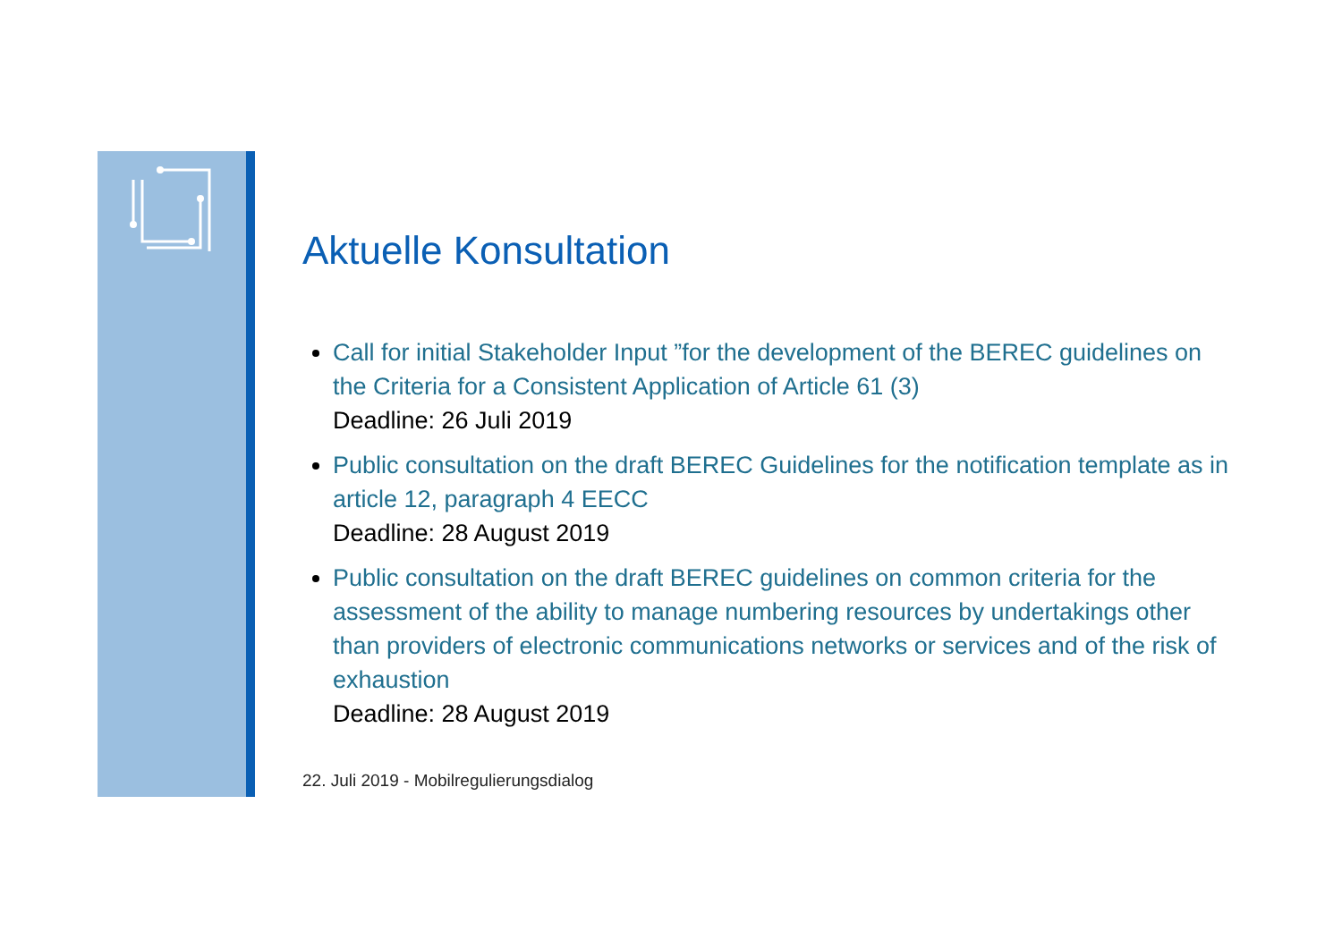Aktuelle Konsultation
Call for initial Stakeholder Input ”for the development of the BEREC guidelines on the Criteria for a Consistent Application of Article 61 (3)
Deadline: 26 Juli 2019
Public consultation on the draft BEREC Guidelines for the notification template as in article 12, paragraph 4 EECC
Deadline: 28 August 2019
Public consultation on the draft BEREC guidelines on common criteria for the assessment of the ability to manage numbering resources by undertakings other than providers of electronic communications networks or services and of the risk of exhaustion
Deadline: 28 August 2019
22. Juli 2019 - Mobilregulierungsdialog